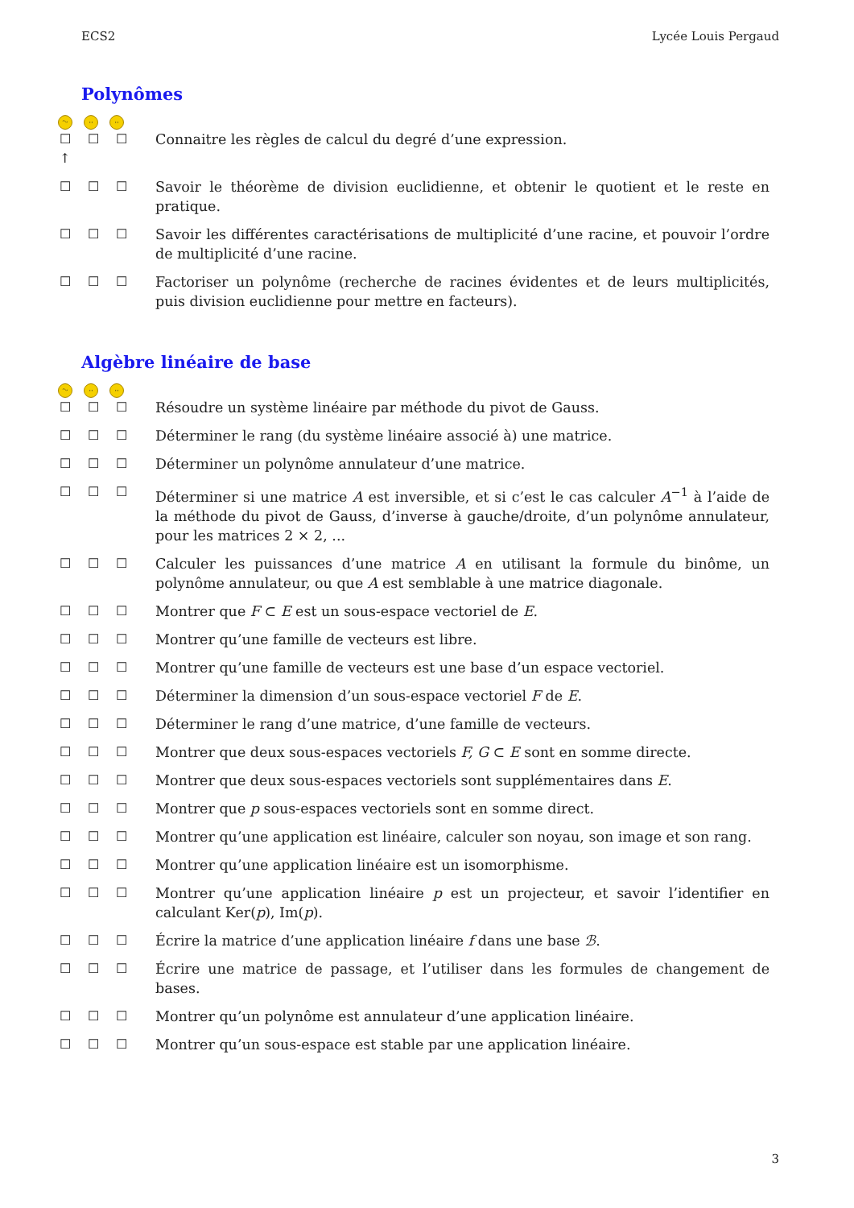ECS2 Lycée Louis Pergaud
Polynômes
ᵔᵕ ·· ··
☐
↑ ☐ ☐
Connaitre les règles de calcul du degré d’une expression.
☐ ☐ ☐ Savoir le théorème de division euclidienne, et obtenir le quotient et le reste en pratique.
☐ ☐ ☐ Savoir les différentes caractérisations de multiplicité d’une racine, et pouvoir l’ordre de multiplicité d’une racine.
☐ ☐ ☐ Factoriser un polynôme (recherche de racines évidentes et de leurs multiplicités, puis division euclidienne pour mettre en facteurs).
Algèbre linéaire de base
ᵔᵕ ·· ··
☐ ☐ ☐ Résoudre un système linéaire par méthode du pivot de Gauss.
☐ ☐ ☐ Déterminer le rang (du système linéaire associé à) une matrice.
☐ ☐ ☐ Déterminer un polynôme annulateur d’une matrice.
☐ ☐ ☐ Déterminer si une matrice A est inversible, et si c’est le cas calculer A<sup>−1</sup> à l’aide de la méthode du pivot de Gauss, d’inverse à gauche/droite, d’un polynôme annulateur, pour les matrices 2 × 2, ...
☐ ☐ ☐ Calculer les puissances d’une matrice A en utilisant la formule du binôme, un polynôme annulateur, ou que A est semblable à une matrice diagonale.
☐ ☐ ☐ Montrer que F ⊂ E est un sous-espace vectoriel de E.
☐ ☐ ☐ Montrer qu’une famille de vecteurs est libre.
☐ ☐ ☐ Montrer qu’une famille de vecteurs est une base d’un espace vectoriel.
☐ ☐ ☐ Déterminer la dimension d’un sous-espace vectoriel F de E.
☐ ☐ ☐ Déterminer le rang d’une matrice, d’une famille de vecteurs.
☐ ☐ ☐ Montrer que deux sous-espaces vectoriels F, G ⊂ E sont en somme directe.
☐ ☐ ☐ Montrer que deux sous-espaces vectoriels sont supplémentaires dans E.
☐ ☐ ☐ Montrer que p sous-espaces vectoriels sont en somme direct.
☐ ☐ ☐ Montrer qu’une application est linéaire, calculer son noyau, son image et son rang.
☐ ☐ ☐ Montrer qu’une application linéaire est un isomorphisme.
☐ ☐ ☐ Montrer qu’une application linéaire p est un projecteur, et savoir l’identifier en calculant Ker(p), Im(p).
☐ ☐ ☐ Écrire la matrice d’une application linéaire f dans une base ℬ.
☐ ☐ ☐ Écrire une matrice de passage, et l’utiliser dans les formules de changement de bases.
☐ ☐ ☐ Montrer qu’un polynôme est annulateur d’une application linéaire.
☐ ☐ ☐ Montrer qu’un sous-espace est stable par une application linéaire.
3